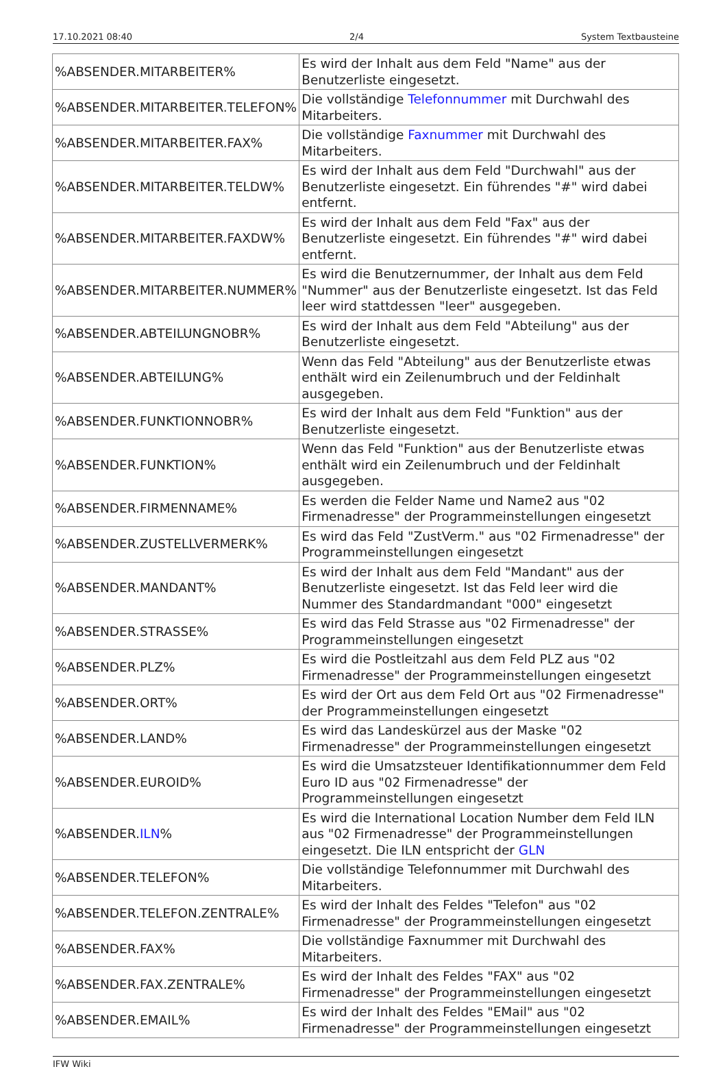17.10.2021 08:40 2/4 System Textbausteine
| %ABSENDER.MITARBEITER% | Es wird der Inhalt aus dem Feld "Name" aus der Benutzerliste eingesetzt. |
| %ABSENDER.MITARBEITER.TELEFON% | Die vollständige Telefonnummer mit Durchwahl des Mitarbeiters. |
| %ABSENDER.MITARBEITER.FAX% | Die vollständige Faxnummer mit Durchwahl des Mitarbeiters. |
| %ABSENDER.MITARBEITER.TELDW% | Es wird der Inhalt aus dem Feld "Durchwahl" aus der Benutzerliste eingesetzt. Ein führendes "#" wird dabei entfernt. |
| %ABSENDER.MITARBEITER.FAXDW% | Es wird der Inhalt aus dem Feld "Fax" aus der Benutzerliste eingesetzt. Ein führendes "#" wird dabei entfernt. |
| %ABSENDER.MITARBEITER.NUMMER% | Es wird die Benutzernummer, der Inhalt aus dem Feld "Nummer" aus der Benutzerliste eingesetzt. Ist das Feld leer wird stattdessen "leer" ausgegeben. |
| %ABSENDER.ABTEILUNGNOBR% | Es wird der Inhalt aus dem Feld "Abteilung" aus der Benutzerliste eingesetzt. |
| %ABSENDER.ABTEILUNG% | Wenn das Feld "Abteilung" aus der Benutzerliste etwas enthält wird ein Zeilenumbruch und der Feldinhalt ausgegeben. |
| %ABSENDER.FUNKTIONNOBR% | Es wird der Inhalt aus dem Feld "Funktion" aus der Benutzerliste eingesetzt. |
| %ABSENDER.FUNKTION% | Wenn das Feld "Funktion" aus der Benutzerliste etwas enthält wird ein Zeilenumbruch und der Feldinhalt ausgegeben. |
| %ABSENDER.FIRMENNAME% | Es werden die Felder Name und Name2 aus "02 Firmenadresse" der Programmeinstellungen eingesetzt |
| %ABSENDER.ZUSTELLVERMERK% | Es wird das Feld "ZustVerm." aus "02 Firmenadresse" der Programmeinstellungen eingesetzt |
| %ABSENDER.MANDANT% | Es wird der Inhalt aus dem Feld "Mandant" aus der Benutzerliste eingesetzt. Ist das Feld leer wird die Nummer des Standardmandant "000" eingesetzt |
| %ABSENDER.STRASSE% | Es wird das Feld Strasse aus "02 Firmenadresse" der Programmeinstellungen eingesetzt |
| %ABSENDER.PLZ% | Es wird die Postleitzahl aus dem Feld PLZ aus "02 Firmenadresse" der Programmeinstellungen eingesetzt |
| %ABSENDER.ORT% | Es wird der Ort aus dem Feld Ort aus "02 Firmenadresse" der Programmeinstellungen eingesetzt |
| %ABSENDER.LAND% | Es wird das Landeskürzel aus der Maske "02 Firmenadresse" der Programmeinstellungen eingesetzt |
| %ABSENDER.EUROID% | Es wird die Umsatzsteuer Identifikationnummer dem Feld Euro ID aus "02 Firmenadresse" der Programmeinstellungen eingesetzt |
| %ABSENDER. ILN % | Es wird die International Location Number dem Feld ILN aus "02 Firmenadresse" der Programmeinstellungen eingesetzt. Die ILN entspricht der GLN |
| %ABSENDER.TELEFON% | Die vollständige Telefonnummer mit Durchwahl des Mitarbeiters. |
| %ABSENDER.TELEFON.ZENTRALE% | Es wird der Inhalt des Feldes "Telefon" aus "02 Firmenadresse" der Programmeinstellungen eingesetzt |
| %ABSENDER.FAX% | Die vollständige Faxnummer mit Durchwahl des Mitarbeiters. |
| %ABSENDER.FAX.ZENTRALE% | Es wird der Inhalt des Feldes "FAX" aus "02 Firmenadresse" der Programmeinstellungen eingesetzt |
| %ABSENDER.EMAIL% | Es wird der Inhalt des Feldes "EMail" aus "02 Firmenadresse" der Programmeinstellungen eingesetzt |
IFW Wiki